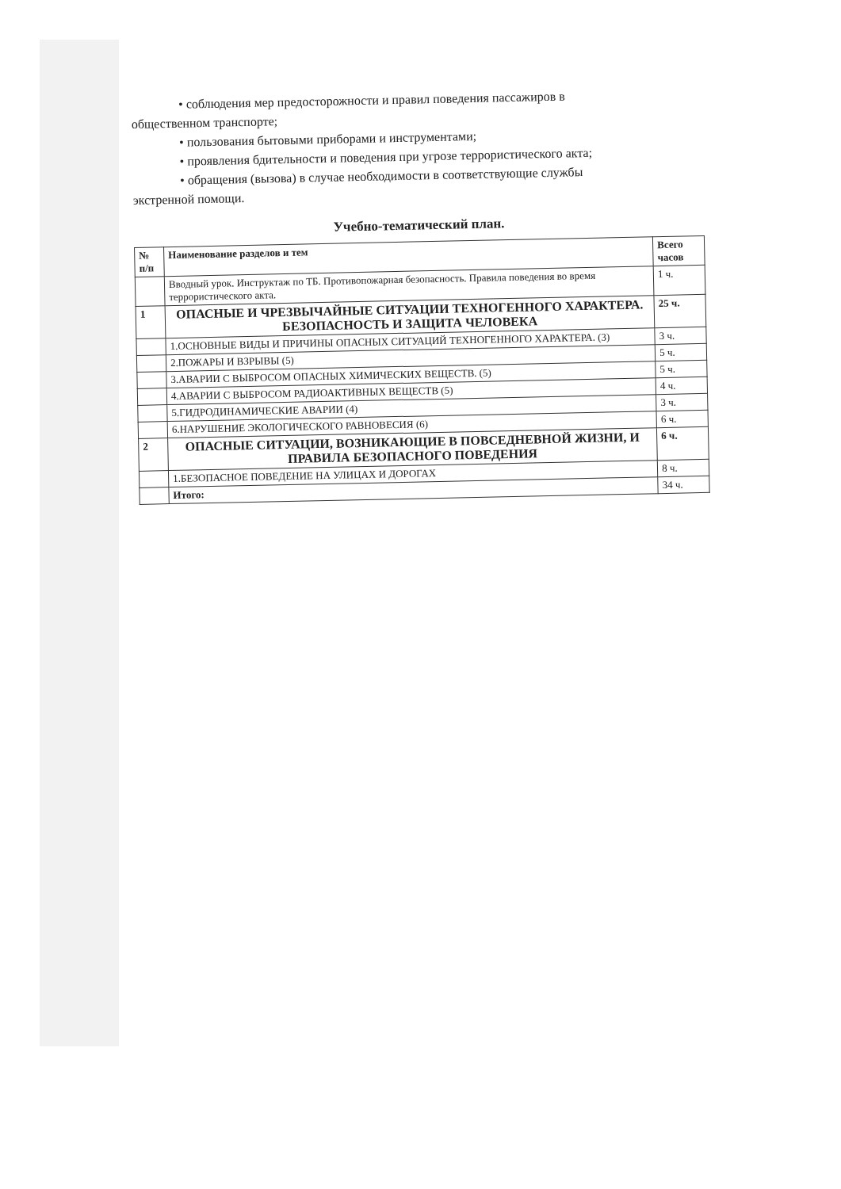• соблюдения мер предосторожности и правил поведения пассажиров в
общественном транспорте;
• пользования бытовыми приборами и инструментами;
• проявления бдительности и поведения при угрозе террористического акта;
• обращения (вызова) в случае необходимости в соответствующие службы
экстренной помощи.
Учебно-тематический план.
| № п/п | Наименование разделов и тем | Всего часов |
| --- | --- | --- |
| | Вводный урок. Инструктаж по ТБ. Противопожарная безопасность. Правила поведения во время террористического акта. | 1 ч. |
| 1 | ОПАСНЫЕ И ЧРЕЗВЫЧАЙНЫЕ СИТУАЦИИ ТЕХНОГЕННОГО ХАРАКТЕРА. БЕЗОПАСНОСТЬ И ЗАЩИТА ЧЕЛОВЕКА | 25 ч. |
| | 1.ОСНОВНЫЕ ВИДЫ И ПРИЧИНЫ ОПАСНЫХ СИТУАЦИЙ ТЕХНОГЕННОГО ХАРАКТЕРА. (3) | 3 ч. |
| | 2.ПОЖАРЫ И ВЗРЫВЫ (5) | 5 ч. |
| | 3.АВАРИИ С ВЫБРОСОМ ОПАСНЫХ ХИМИЧЕСКИХ ВЕЩЕСТВ. (5) | 5 ч. |
| | 4.АВАРИИ С ВЫБРОСОМ РАДИОАКТИВНЫХ ВЕЩЕСТВ (5) | 4 ч. |
| | 5.ГИДРОДИНАМИЧЕСКИЕ АВАРИИ (4) | 3 ч. |
| | 6.НАРУШЕНИЕ ЭКОЛОГИЧЕСКОГО РАВНОВЕСИЯ (6) | 6 ч. |
| 2 | ОПАСНЫЕ СИТУАЦИИ, ВОЗНИКАЮЩИЕ В ПОВСЕДНЕВНОЙ ЖИЗНИ, И ПРАВИЛА БЕЗОПАСНОГО ПОВЕДЕНИЯ | 6 ч. |
| | 1.БЕЗОПАСНОЕ ПОВЕДЕНИЕ НА УЛИЦАХ И ДОРОГАХ | 8 ч. |
| | Итого: | 34 ч. |